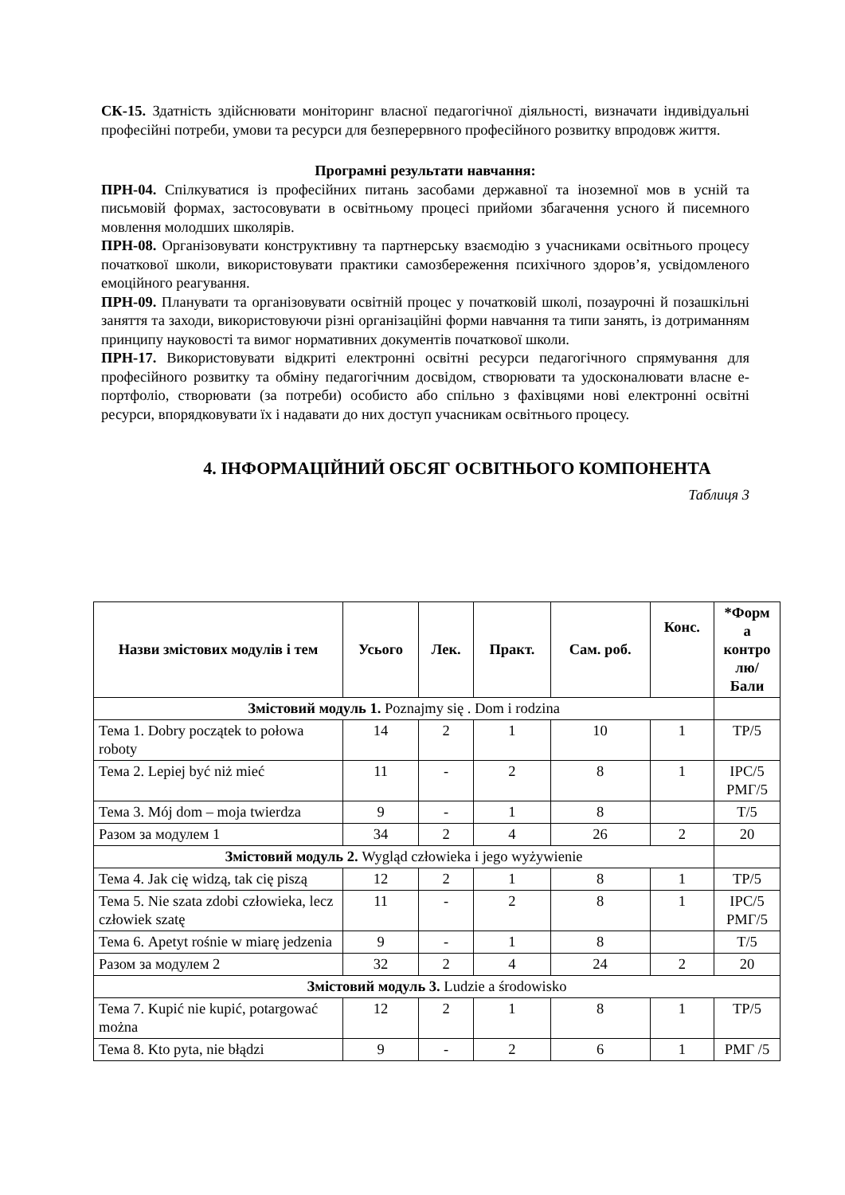СК-15. Здатність здійснювати моніторинг власної педагогічної діяльності, визначати індивідуальні професійні потреби, умови та ресурси для безперервного професійного розвитку впродовж життя.
Програмні результати навчання:
ПРН-04. Спілкуватися із професійних питань засобами державної та іноземної мов в усній та письмовій формах, застосовувати в освітньому процесі прийоми збагачення усного й писемного мовлення молодших школярів.
ПРН-08. Організовувати конструктивну та партнерську взаємодію з учасниками освітнього процесу початкової школи, використовувати практики самозбереження психічного здоров’я, усвідомленого емоційного реагування.
ПРН-09. Планувати та організовувати освітній процес у початковій школі, позаурочні й позашкільні заняття та заходи, використовуючи різні організаційні форми навчання та типи занять, із дотриманням принципу науковості та вимог нормативних документів початкової школи.
ПРН-17. Використовувати відкриті електронні освітні ресурси педагогічного спрямування для професійного розвитку та обміну педагогічним досвідом, створювати та удосконалювати власне е-портфоліо, створювати (за потреби) особисто або спільно з фахівцями нові електронні освітні ресурси, впорядковувати їх і надавати до них доступ учасникам освітнього процесу.
4. ІНФОРМАЦІЙНИЙ ОБСЯГ ОСВІТНЬОГО КОМПОНЕНТА
Таблиця 3
| Назви змістових модулів і тем | Усього | Лек. | Практ. | Сам. роб. | Конс. | *Форм а контро лю/ Бали |
| --- | --- | --- | --- | --- | --- | --- |
| Змістовий модуль 1. Poznajmy się . Dom i rodzina | | | | | | |
| Тема 1. Dobry początek to połowa roboty | 14 | 2 | 1 | 10 | 1 | ТР/5 |
| Тема 2. Lepiej być niż mieć | 11 | - | 2 | 8 | 1 | ІРС/5 РМГ/5 |
| Тема 3. Mój dom – moja twierdza | 9 | - | 1 | 8 | | Т/5 |
| Разом за модулем 1 | 34 | 2 | 4 | 26 | 2 | 20 |
| Змістовий модуль 2. Wygląd człowieka i jego wyżywienie | | | | | | |
| Тема 4. Jak cię widzą, tak cię piszą | 12 | 2 | 1 | 8 | 1 | ТР/5 |
| Тема 5. Nie szata zdobi człowieka, lecz człowiek szatę | 11 | - | 2 | 8 | 1 | ІРС/5 РМГ/5 |
| Тема 6. Apetyt rośnie w miarę jedzenia | 9 | - | 1 | 8 | | Т/5 |
| Разом за модулем 2 | 32 | 2 | 4 | 24 | 2 | 20 |
| Змістовий модуль 3. Ludzie a środowisko | | | | | | |
| Тема 7. Kupić nie kupić, potargować można | 12 | 2 | 1 | 8 | 1 | ТР/5 |
| Тема 8. Kto pyta, nie błądzi | 9 | - | 2 | 6 | 1 | РМГ /5 |